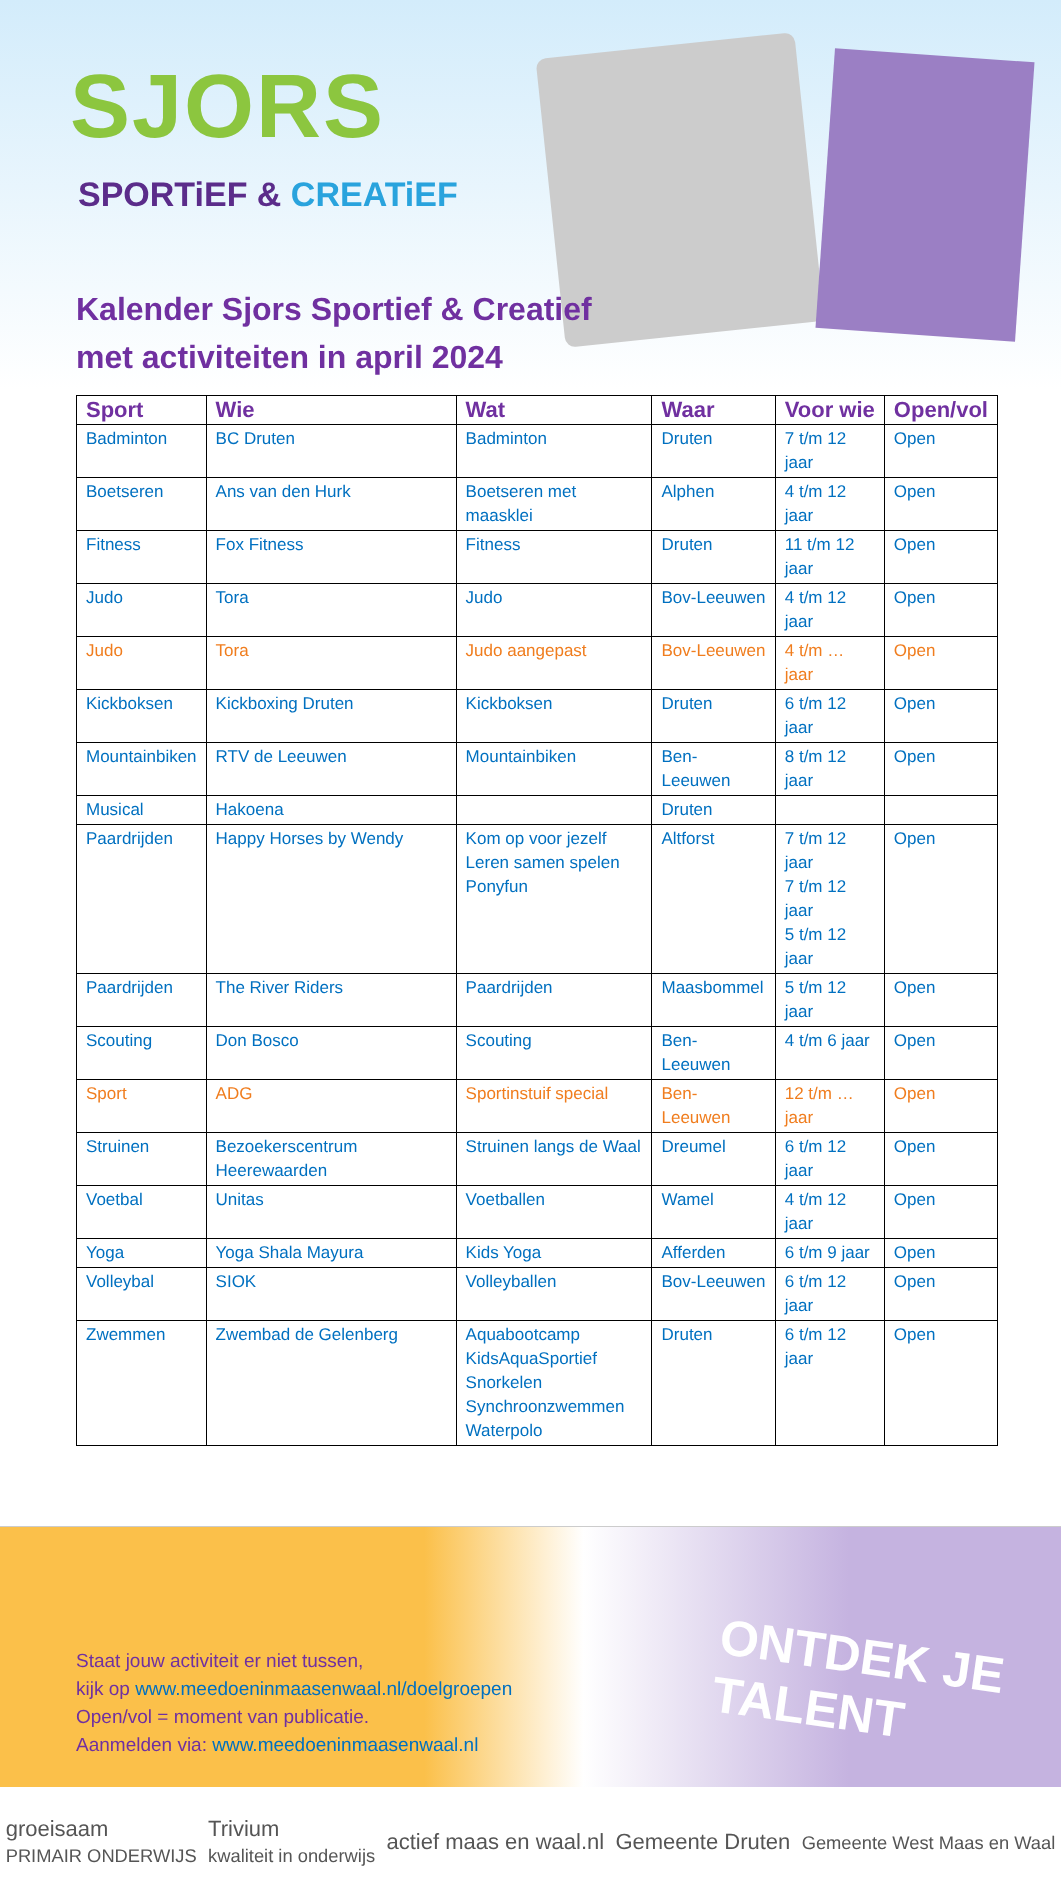SJORS
SPORTiEF & CREATiEF
Kalender Sjors Sportief & Creatief
met activiteiten in april 2024
| Sport | Wie | Wat | Waar | Voor wie | Open/vol |
| --- | --- | --- | --- | --- | --- |
| Badminton | BC Druten | Badminton | Druten | 7 t/m 12 jaar | Open |
| Boetseren | Ans van den Hurk | Boetseren met maasklei | Alphen | 4 t/m 12 jaar | Open |
| Fitness | Fox Fitness | Fitness | Druten | 11 t/m 12 jaar | Open |
| Judo | Tora | Judo | Bov-Leeuwen | 4 t/m 12 jaar | Open |
| Judo | Tora | Judo aangepast | Bov-Leeuwen | 4 t/m … jaar | Open |
| Kickboksen | Kickboxing Druten | Kickboksen | Druten | 6 t/m 12 jaar | Open |
| Mountainbiken | RTV de Leeuwen | Mountainbiken | Ben-Leeuwen | 8 t/m 12 jaar | Open |
| Musical | Hakoena | | Druten | | |
| Paardrijden | Happy Horses by Wendy | Kom op voor jezelf Leren samen spelen Ponyfun | Altforst | 7 t/m 12 jaar 7 t/m 12 jaar 5 t/m 12 jaar | Open |
| Paardrijden | The River Riders | Paardrijden | Maasbommel | 5 t/m 12 jaar | Open |
| Scouting | Don Bosco | Scouting | Ben-Leeuwen | 4 t/m 6 jaar | Open |
| Sport | ADG | Sportinstuif special | Ben-Leeuwen | 12 t/m … jaar | Open |
| Struinen | Bezoekerscentrum Heerewaarden | Struinen langs de Waal | Dreumel | 6 t/m 12 jaar | Open |
| Voetbal | Unitas | Voetballen | Wamel | 4 t/m 12 jaar | Open |
| Yoga | Yoga Shala Mayura | Kids Yoga | Afferden | 6 t/m 9 jaar | Open |
| Volleybal | SIOK | Volleyballen | Bov-Leeuwen | 6 t/m 12 jaar | Open |
| Zwemmen | Zwembad de Gelenberg | Aquabootcamp KidsAquaSportief Snorkelen Synchroonzwemmen Waterpolo | Druten | 6 t/m 12 jaar | Open |
Staat jouw activiteit er niet tussen,
kijk op www.meedoeninmaasenwaal.nl/doelgroepen
Open/vol = moment van publicatie.
Aanmelden via: www.meedoeninmaasenwaal.nl
ONTDEK JE
TALENT
groeisaam
PRIMAIR ONDERWIJS Trivium
kwaliteit in onderwijs actief maas en waal.nl Gemeente Druten Gemeente West Maas en Waal